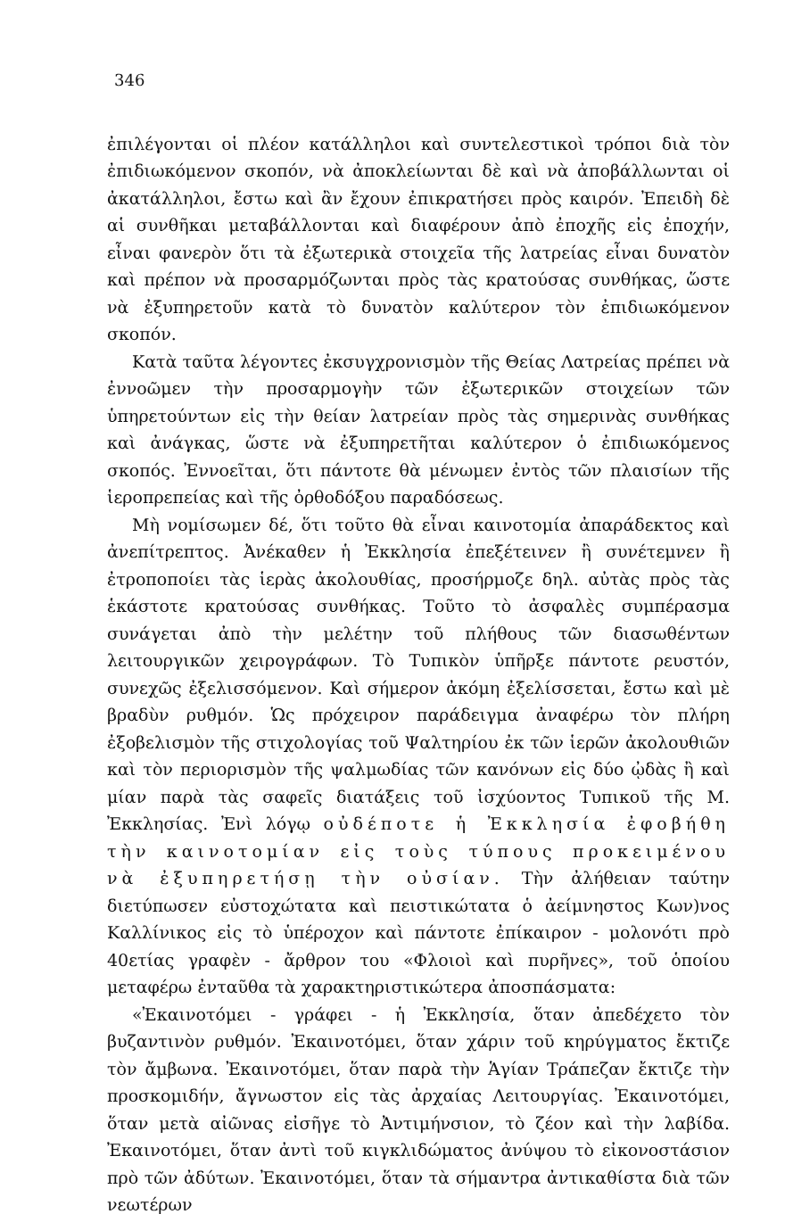346
ἐπιλέγονται οἱ πλέον κατάλληλοι καὶ συντελεστικοὶ τρόποι διὰ τὸν ἐπιδιωκόμενον σκοπόν, νὰ ἀποκλείωνται δὲ καὶ νὰ ἀποβάλλωνται οἱ ἀκατάλληλοι, ἔστω καὶ ἂν ἔχουν ἐπικρατήσει πρὸς καιρόν. Ἐπειδὴ δὲ αἱ συνθῆκαι μεταβάλλονται καὶ διαφέρουν ἀπὸ ἐποχῆς εἰς ἐποχήν, εἶναι φανερὸν ὅτι τὰ ἐξωτερικὰ στοιχεῖα τῆς λατρείας εἶναι δυνατὸν καὶ πρέπον νὰ προσαρμόζωνται πρὸς τὰς κρατούσας συνθήκας, ὥστε νὰ ἐξυπηρετοῦν κατὰ τὸ δυνατὸν καλύτερον τὸν ἐπιδιωκόμενον σκοπόν.
Κατὰ ταῦτα λέγοντες ἐκσυγχρονισμὸν τῆς Θείας Λατρείας πρέπει νὰ ἐννοῶμεν τὴν προσαρμογὴν τῶν ἐξωτερικῶν στοιχείων τῶν ὑπηρετούντων εἰς τὴν θείαν λατρείαν πρὸς τὰς σημερινὰς συνθήκας καὶ ἀνάγκας, ὥστε νὰ ἐξυπηρετῆται καλύτερον ὁ ἐπιδιωκόμενος σκοπός. Ἐννοεῖται, ὅτι πάντοτε θὰ μένωμεν ἐντὸς τῶν πλαισίων τῆς ἱεροπρεπείας καὶ τῆς ὀρθοδόξου παραδόσεως.
Μὴ νομίσωμεν δέ, ὅτι τοῦτο θὰ εἶναι καινοτομία ἀπαράδεκτος καὶ ἀνεπίτρεπτος. Ἀνέκαθεν ἡ Ἐκκλησία ἐπεξέτεινεν ἢ συνέτεμνεν ἢ ἐτροποποίει τὰς ἱερὰς ἀκολουθίας, προσήρμοζε δηλ. αὐτὰς πρὸς τὰς ἑκάστοτε κρατούσας συνθήκας. Τοῦτο τὸ ἀσφαλὲς συμπέρασμα συνάγεται ἀπὸ τὴν μελέτην τοῦ πλήθους τῶν διασωθέντων λειτουργικῶν χειρογράφων. Τὸ Τυπικὸν ὑπῆρξε πάντοτε ρευστόν, συνεχῶς ἐξελισσόμενον. Καὶ σήμερον ἀκόμη ἐξελίσσεται, ἔστω καὶ μὲ βραδὺν ρυθμόν. Ὡς πρόχειρον παράδειγμα ἀναφέρω τὸν πλήρη ἐξοβελισμὸν τῆς στιχολογίας τοῦ Ψαλτηρίου ἐκ τῶν ἱερῶν ἀκολουθιῶν καὶ τὸν περιορισμὸν τῆς ψαλμωδίας τῶν κανόνων εἰς δύο ᾠδὰς ἢ καὶ μίαν παρὰ τὰς σαφεῖς διατάξεις τοῦ ἰσχύοντος Τυπικοῦ τῆς Μ. Ἐκκλησίας. Ἐνὶ λόγῳ οὐδέποτε ἡ Ἐκκλησία ἐφοβήθη τὴν καινοτομίαν εἰς τοὺς τύπους προκειμένου νὰ ἐξυπηρετήσῃ τὴν οὐσίαν. Τὴν ἀλήθειαν ταύτην διετύπωσεν εὐστοχώτατα καὶ πειστικώτατα ὁ ἀείμνηστος Κων)νος Καλλίνικος εἰς τὸ ὑπέροχον καὶ πάντοτε ἐπίκαιρον - μολονότι πρὸ 40ετίας γραφὲν - ἄρθρον του «Φλοιοὶ καὶ πυρῆνες», τοῦ ὁποίου μεταφέρω ἐνταῦθα τὰ χαρακτηριστικώτερα ἀποσπάσματα:
«Ἐκαινοτόμει - γράφει - ἡ Ἐκκλησία, ὅταν ἀπεδέχετο τὸν βυζαντινὸν ρυθμόν. Ἐκαινοτόμει, ὅταν χάριν τοῦ κηρύγματος ἔκτιζε τὸν ἄμβωνα. Ἐκαινοτόμει, ὅταν παρὰ τὴν Ἁγίαν Τράπεζαν ἔκτιζε τὴν προσκομιδήν, ἄγνωστον εἰς τὰς ἀρχαίας Λειτουργίας. Ἐκαινοτόμει, ὅταν μετὰ αἰῶνας εἰσῆγε τὸ Ἀντιμήνσιον, τὸ ζέον καὶ τὴν λαβίδα. Ἐκαινοτόμει, ὅταν ἀντὶ τοῦ κιγκλιδώματος ἀνύψου τὸ εἰκονοστάσιον πρὸ τῶν ἀδύτων. Ἐκαινοτόμει, ὅταν τὰ σήμαντρα ἀντικαθίστα διὰ τῶν νεωτέρων